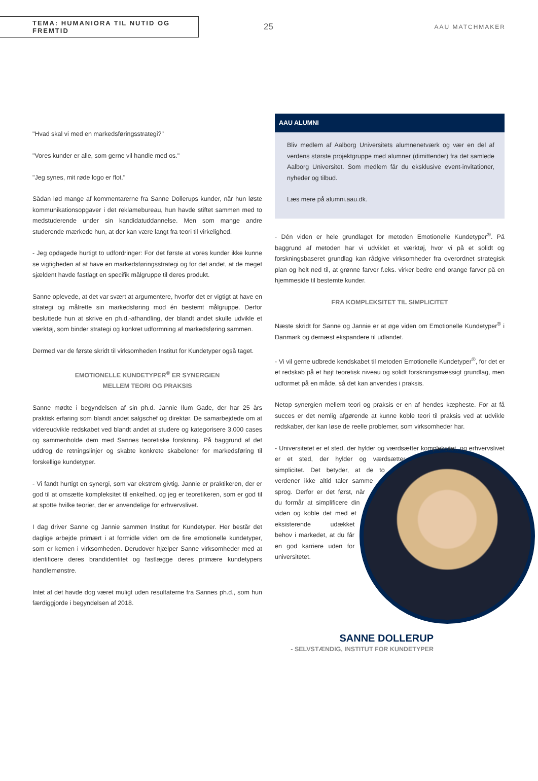TEMA: HUMANIORA TIL NUTID OG FREMTID
25
AAU MATCHMAKER
"Hvad skal vi med en markedsføringsstrategi?"
"Vores kunder er alle, som gerne vil handle med os."
"Jeg synes, mit røde logo er flot."
Sådan lød mange af kommentarerne fra Sanne Dollerups kunder, når hun løste kommunikationsopgaver i det reklamebureau, hun havde stiftet sammen med to medstuderende under sin kandidatuddannelse. Men som mange andre studerende mærkede hun, at der kan være langt fra teori til virkelighed.
- Jeg opdagede hurtigt to udfordringer: For det første at vores kunder ikke kunne se vigtigheden af at have en markedsføringsstrategi og for det andet, at de meget sjældent havde fastlagt en specifik målgruppe til deres produkt.
Sanne oplevede, at det var svært at argumentere, hvorfor det er vigtigt at have en strategi og målrette sin markedsføring mod én bestemt målgruppe. Derfor besluttede hun at skrive en ph.d.-afhandling, der blandt andet skulle udvikle et værktøj, som binder strategi og konkret udformning af markedsføring sammen.
Dermed var de første skridt til virksomheden Institut for Kundetyper også taget.
EMOTIONELLE KUNDETYPER<sup>®</sup> ER SYNERGIEN
MELLEM TEORI OG PRAKSIS
Sanne mødte i begyndelsen af sin ph.d. Jannie Ilum Gade, der har 25 års praktisk erfaring som blandt andet salgschef og direktør. De samarbejdede om at videreudvikle redskabet ved blandt andet at studere og kategorisere 3.000 cases og sammenholde dem med Sannes teoretiske forskning. På baggrund af det uddrog de retningslinjer og skabte konkrete skabeloner for markedsføring til forskellige kundetyper.
- Vi fandt hurtigt en synergi, som var ekstrem givtig. Jannie er praktikeren, der er god til at omsætte kompleksitet til enkelhed, og jeg er teoretikeren, som er god til at spotte hvilke teorier, der er anvendelige for erhvervslivet.
I dag driver Sanne og Jannie sammen Institut for Kundetyper. Her består det daglige arbejde primært i at formidle viden om de fire emotionelle kundetyper, som er kernen i virksomheden. Derudover hjælper Sanne virksomheder med at identificere deres brandidentitet og fastlægge deres primære kundetypers handlemønstre.
Intet af det havde dog været muligt uden resultaterne fra Sannes ph.d., som hun færdiggjorde i begyndelsen af 2018.
AAU ALUMNI
Bliv medlem af Aalborg Universitets alumnenetværk og vær en del af verdens største projektgruppe med alumner (dimittender) fra det samlede Aalborg Universitet. Som medlem får du eksklusive event-invitationer, nyheder og tilbud.
Læs mere på alumni.aau.dk.
- Dén viden er hele grundlaget for metoden Emotionelle Kundetyper<sup>®</sup>. På baggrund af metoden har vi udviklet et værktøj, hvor vi på et solidt og forskningsbaseret grundlag kan rådgive virksomheder fra overordnet strategisk plan og helt ned til, at grønne farver f.eks. virker bedre end orange farver på en hjemmeside til bestemte kunder.
FRA KOMPLEKSITET TIL SIMPLICITET
Næste skridt for Sanne og Jannie er at øge viden om Emotionelle Kundetyper<sup>®</sup> i Danmark og dernæst ekspandere til udlandet.
- Vi vil gerne udbrede kendskabet til metoden Emotionelle Kundetyper<sup>®</sup>, for det er et redskab på et højt teoretisk niveau og solidt forskningsmæssigt grundlag, men udformet på en måde, så det kan anvendes i praksis.
Netop synergien mellem teori og praksis er en af hendes kæpheste. For at få succes er det nemlig afgørende at kunne koble teori til praksis ved at udvikle redskaber, der kan løse de reelle problemer, som virksomheder har.
- Universitetet er et sted, der hylder og værdsætter kompleksitet, og erhvervslivet er et sted, der hylder og værdsætter simplicitet. Det betyder, at de to verdener ikke altid taler samme sprog. Derfor er det først, når du formår at simplificere din viden og koble det med et eksisterende udækket behov i markedet, at du får en god karriere uden for universitetet.
SANNE DOLLERUP
- SELVSTÆNDIG, INSTITUT FOR KUNDETYPER